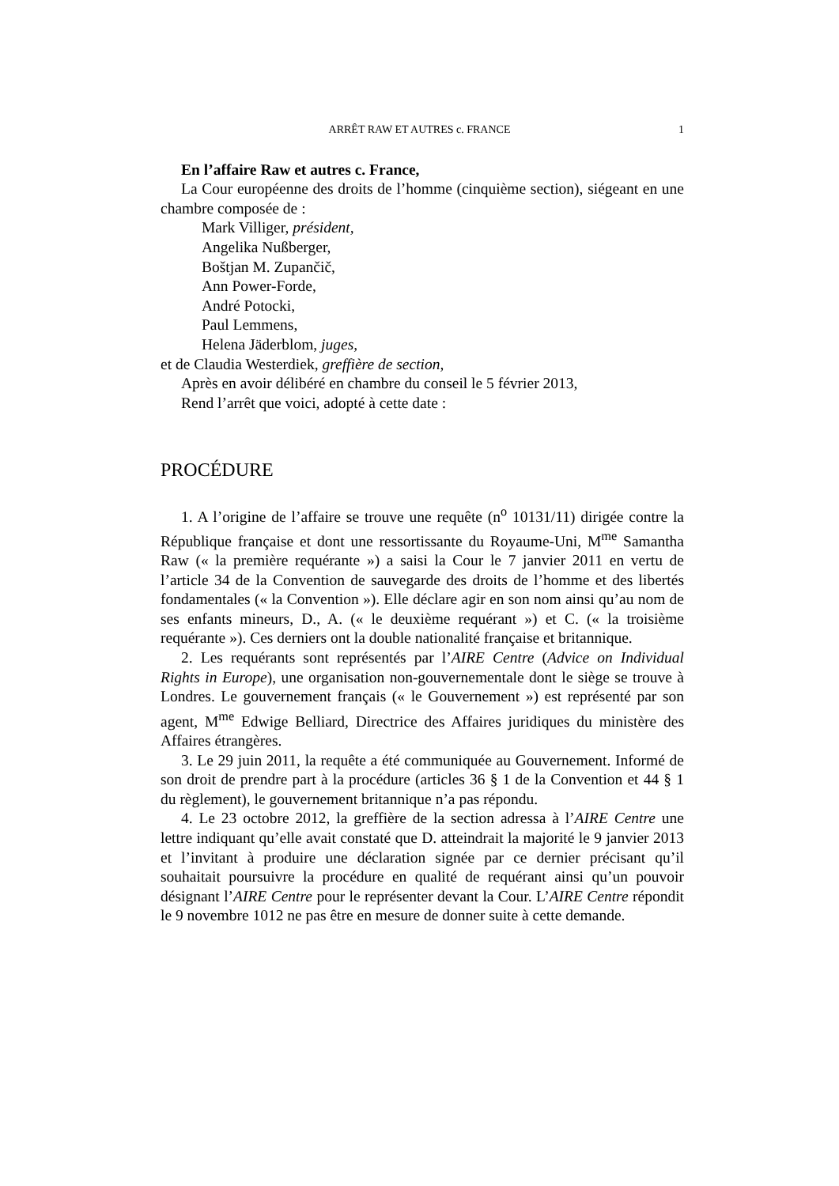ARRÊT RAW ET AUTRES c. FRANCE 1
En l’affaire Raw et autres c. France,
La Cour européenne des droits de l’homme (cinquième section), siégeant en une chambre composée de :
Mark Villiger, président,
Angelika Nußberger,
Boštjan M. Zupančič,
Ann Power-Forde,
André Potocki,
Paul Lemmens,
Helena Jäderblom, juges,
et de Claudia Westerdiek, greffière de section,
Après en avoir délibéré en chambre du conseil le 5 février 2013,
Rend l’arrêt que voici, adopté à cette date :
PROCÉDURE
1. A l’origine de l’affaire se trouve une requête (n<sup>o</sup> 10131/11) dirigée contre la République française et dont une ressortissante du Royaume-Uni, M<sup>me</sup> Samantha Raw (« la première requérante ») a saisi la Cour le 7 janvier 2011 en vertu de l’article 34 de la Convention de sauvegarde des droits de l’homme et des libertés fondamentales (« la Convention »). Elle déclare agir en son nom ainsi qu’au nom de ses enfants mineurs, D., A. (« le deuxième requérant ») et C. (« la troisième requérante »). Ces derniers ont la double nationalité française et britannique.
2. Les requérants sont représentés par l’AIRE Centre (Advice on Individual Rights in Europe), une organisation non-gouvernementale dont le siège se trouve à Londres. Le gouvernement français (« le Gouvernement ») est représenté par son agent, M<sup>me</sup> Edwige Belliard, Directrice des Affaires juridiques du ministère des Affaires étrangères.
3. Le 29 juin 2011, la requête a été communiquée au Gouvernement. Informé de son droit de prendre part à la procédure (articles 36 § 1 de la Convention et 44 § 1 du règlement), le gouvernement britannique n’a pas répondu.
4. Le 23 octobre 2012, la greffière de la section adressa à l’AIRE Centre une lettre indiquant qu’elle avait constaté que D. atteindrait la majorité le 9 janvier 2013 et l’invitant à produire une déclaration signée par ce dernier précisant qu’il souhaitait poursuivre la procédure en qualité de requérant ainsi qu’un pouvoir désignant l’AIRE Centre pour le représenter devant la Cour. L’AIRE Centre répondit le 9 novembre 1012 ne pas être en mesure de donner suite à cette demande.